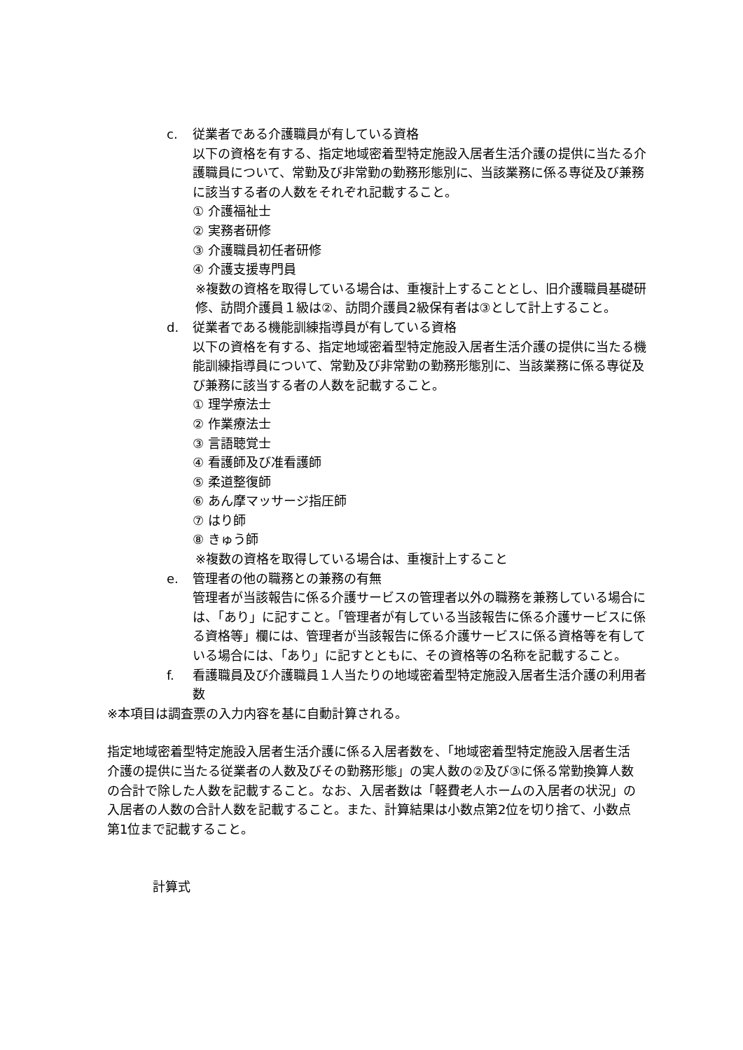c. 従業者である介護職員が有している資格
以下の資格を有する、指定地域密着型特定施設入居者生活介護の提供に当たる介護職員について、常勤及び非常勤の勤務形態別に、当該業務に係る専従及び兼務に該当する者の人数をそれぞれ記載すること。
① 介護福祉士
② 実務者研修
③ 介護職員初任者研修
④ 介護支援専門員
※複数の資格を取得している場合は、重複計上することとし、旧介護職員基礎研修、訪問介護員１級は②、訪問介護員2級保有者は③として計上すること。
d. 従業者である機能訓練指導員が有している資格
以下の資格を有する、指定地域密着型特定施設入居者生活介護の提供に当たる機能訓練指導員について、常勤及び非常勤の勤務形態別に、当該業務に係る専従及び兼務に該当する者の人数を記載すること。
① 理学療法士
② 作業療法士
③ 言語聴覚士
④ 看護師及び准看護師
⑤ 柔道整復師
⑥ あん摩マッサージ指圧師
⑦ はり師
⑧ きゅう師
※複数の資格を取得している場合は、重複計上すること
e. 管理者の他の職務との兼務の有無
管理者が当該報告に係る介護サービスの管理者以外の職務を兼務している場合には、「あり」に記すこと。「管理者が有している当該報告に係る介護サービスに係る資格等」欄には、管理者が当該報告に係る介護サービスに係る資格等を有している場合には、「あり」に記すとともに、その資格等の名称を記載すること。
f. 看護職員及び介護職員１人当たりの地域密着型特定施設入居者生活介護の利用者数
※本項目は調査票の入力内容を基に自動計算される。
指定地域密着型特定施設入居者生活介護に係る入居者数を、「地域密着型特定施設入居者生活介護の提供に当たる従業者の人数及びその勤務形態」の実人数の②及び③に係る常勤換算人数の合計で除した人数を記載すること。なお、入居者数は「軽費老人ホームの入居者の状況」の入居者の人数の合計人数を記載すること。また、計算結果は小数点第2位を切り捨て、小数点第1位まで記載すること。
計算式